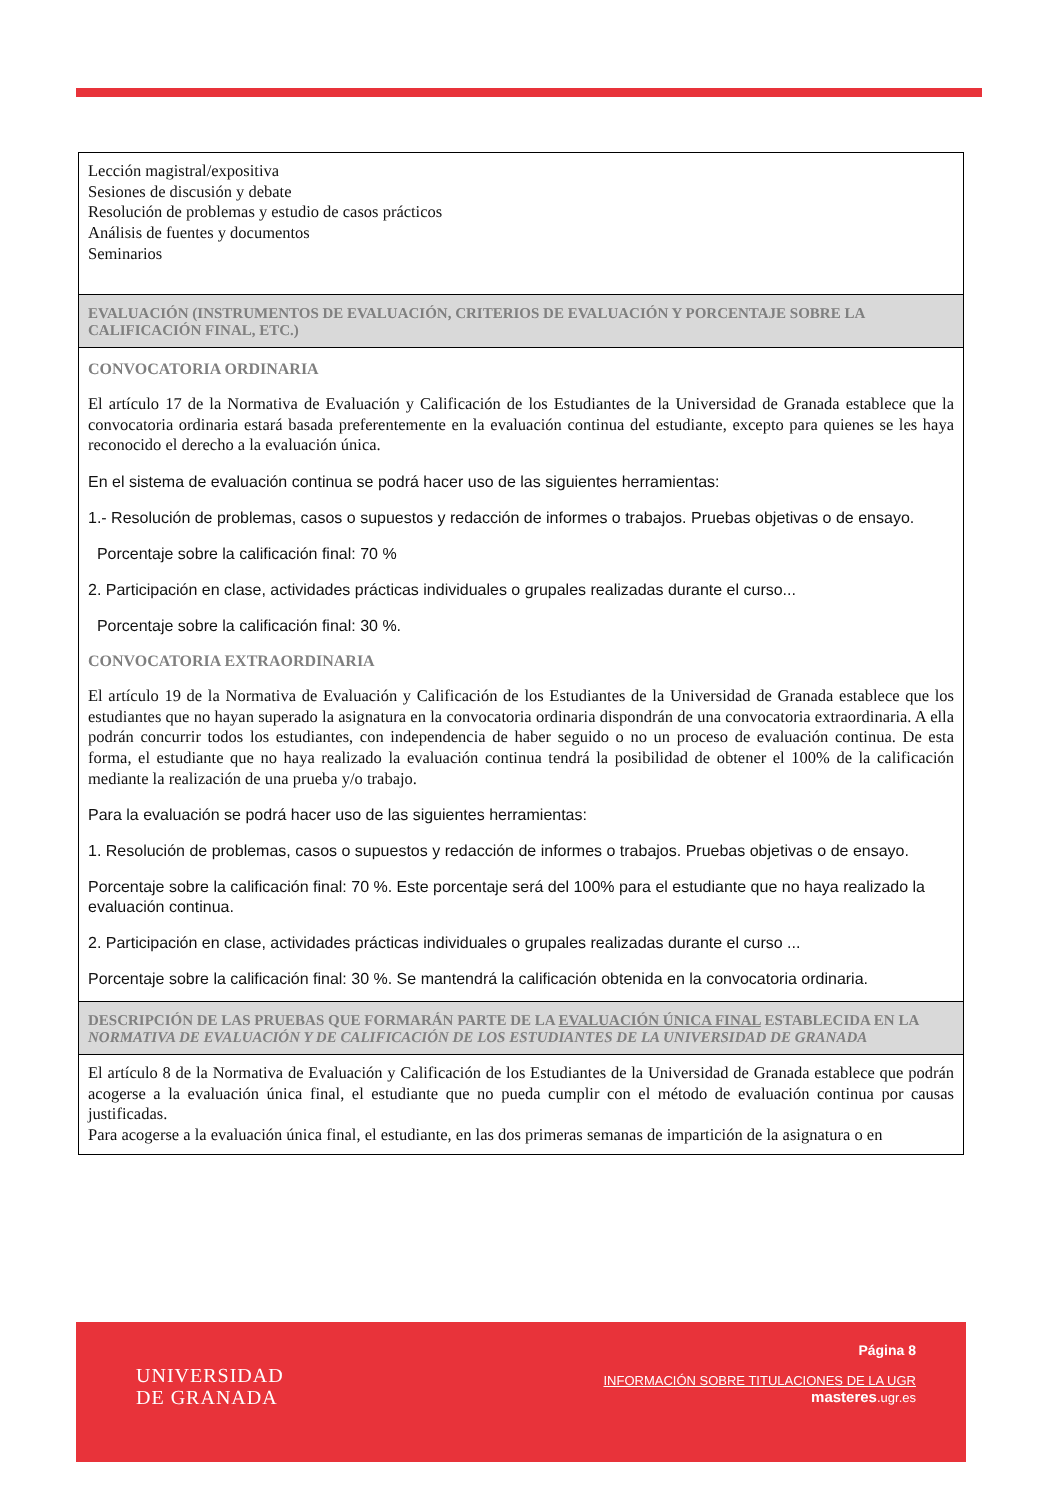Lección magistral/expositiva
Sesiones de discusión y debate
Resolución de problemas y estudio de casos prácticos
Análisis de fuentes y documentos
Seminarios
EVALUACIÓN (INSTRUMENTOS DE EVALUACIÓN, CRITERIOS DE EVALUACIÓN Y PORCENTAJE SOBRE LA CALIFICACIÓN FINAL, ETC.)
CONVOCATORIA ORDINARIA
El artículo 17 de la Normativa de Evaluación y Calificación de los Estudiantes de la Universidad de Granada establece que la convocatoria ordinaria estará basada preferentemente en la evaluación continua del estudiante, excepto para quienes se les haya reconocido el derecho a la evaluación única.
En el sistema de evaluación continua se podrá hacer uso de las siguientes herramientas:
1.- Resolución de problemas, casos o supuestos y redacción de informes o trabajos. Pruebas objetivas o de ensayo.
Porcentaje sobre la calificación final: 70 %
2. Participación en clase, actividades prácticas individuales o grupales realizadas durante el curso...
Porcentaje sobre la calificación final: 30 %.
CONVOCATORIA EXTRAORDINARIA
El artículo 19 de la Normativa de Evaluación y Calificación de los Estudiantes de la Universidad de Granada establece que los estudiantes que no hayan superado la asignatura en la convocatoria ordinaria dispondrán de una convocatoria extraordinaria. A ella podrán concurrir todos los estudiantes, con independencia de haber seguido o no un proceso de evaluación continua. De esta forma, el estudiante que no haya realizado la evaluación continua tendrá la posibilidad de obtener el 100% de la calificación mediante la realización de una prueba y/o trabajo.
Para la evaluación se podrá hacer uso de las siguientes herramientas:
1. Resolución de problemas, casos o supuestos y redacción de informes o trabajos. Pruebas objetivas o de ensayo.
Porcentaje sobre la calificación final: 70 %. Este porcentaje será del 100% para el estudiante que no haya realizado la evaluación continua.
2. Participación en clase, actividades prácticas individuales o grupales realizadas durante el curso ...
Porcentaje sobre la calificación final: 30 %. Se mantendrá la calificación obtenida en la convocatoria ordinaria.
DESCRIPCIÓN DE LAS PRUEBAS QUE FORMARÁN PARTE DE LA EVALUACIÓN ÚNICA FINAL ESTABLECIDA EN LA NORMATIVA DE EVALUACIÓN Y DE CALIFICACIÓN DE LOS ESTUDIANTES DE LA UNIVERSIDAD DE GRANADA
El artículo 8 de la Normativa de Evaluación y Calificación de los Estudiantes de la Universidad de Granada establece que podrán acogerse a la evaluación única final, el estudiante que no pueda cumplir con el método de evaluación continua por causas justificadas.
Para acogerse a la evaluación única final, el estudiante, en las dos primeras semanas de impartición de la asignatura o en
UNIVERSIDAD
DE GRANADA
Página 8
INFORMACIÓN SOBRE TITULACIONES DE LA UGR
masteres.ugr.es